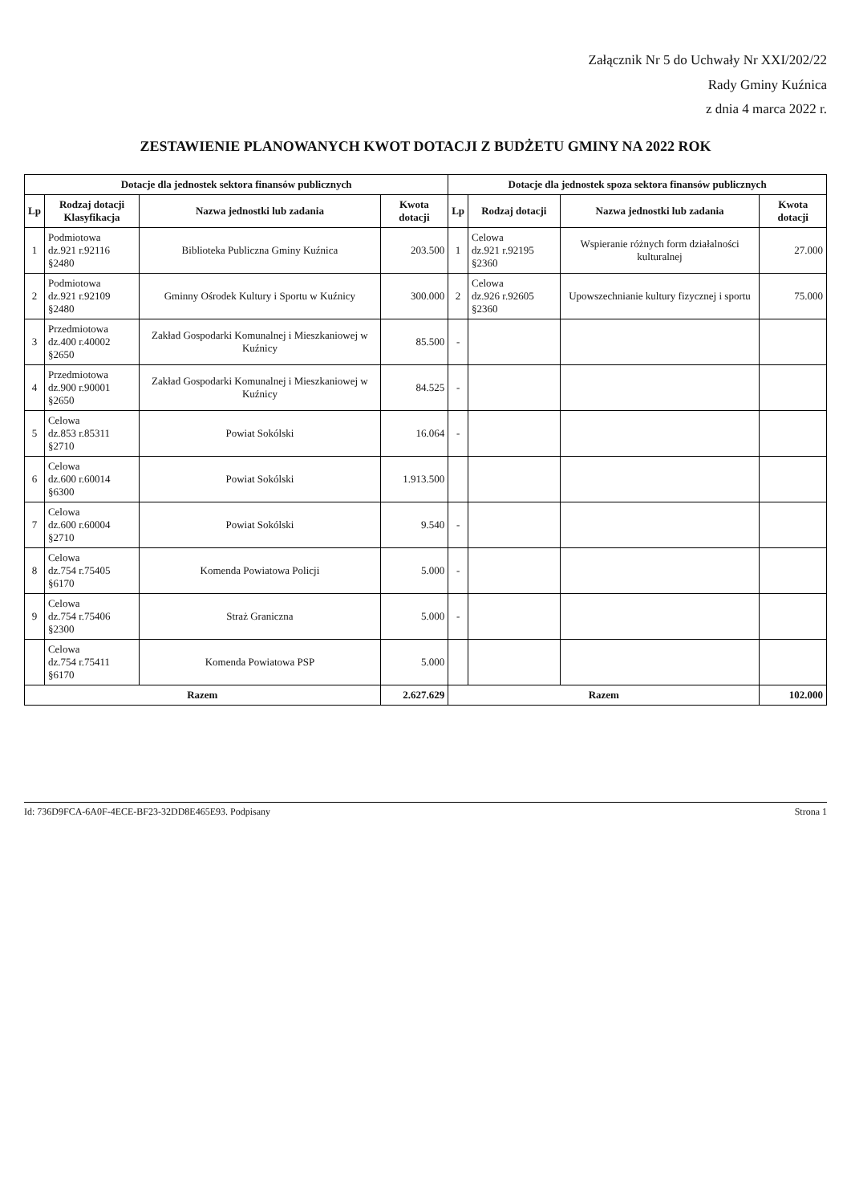Załącznik Nr 5 do Uchwały Nr XXI/202/22
Rady Gminy Kuźnica
z dnia 4 marca 2022 r.
ZESTAWIENIE PLANOWANYCH KWOT DOTACJI Z BUDŻETU GMINY NA 2022 ROK
| Dotacje dla jednostek sektora finansów publicznych | | | | Dotacje dla jednostek spoza sektora finansów publicznych | | | |
| --- | --- | --- | --- | --- | --- | --- | --- |
| Lp | Rodzaj dotacji Klasyfikacja | Nazwa jednostki lub zadania | Kwota dotacji | Lp | Rodzaj dotacji | Nazwa jednostki lub zadania | Kwota dotacji |
| 1 | Podmiotowa dz.921 r.92116 §2480 | Biblioteka Publiczna Gminy Kuźnica | 203.500 | 1 | Celowa dz.921 r.92195 §2360 | Wspieranie różnych form działalności kulturalnej | 27.000 |
| 2 | Podmiotowa dz.921 r.92109 §2480 | Gminny Ośrodek Kultury i Sportu w Kuźnicy | 300.000 | 2 | Celowa dz.926 r.92605 §2360 | Upowszechnianie kultury fizycznej i sportu | 75.000 |
| 3 | Przedmiotowa dz.400 r.40002 §2650 | Zakład Gospodarki Komunalnej i Mieszkaniowej w Kuźnicy | 85.500 | - | | | |
| 4 | Przedmiotowa dz.900 r.90001 §2650 | Zakład Gospodarki Komunalnej i Mieszkaniowej w Kuźnicy | 84.525 | - | | | |
| 5 | Celowa dz.853 r.85311 §2710 | Powiat Sokólski | 16.064 | - | | | |
| 6 | Celowa dz.600 r.60014 §6300 | Powiat Sokólski | 1.913.500 | | | | |
| 7 | Celowa dz.600 r.60004 §2710 | Powiat Sokólski | 9.540 | - | | | |
| 8 | Celowa dz.754 r.75405 §6170 | Komenda Powiatowa Policji | 5.000 | - | | | |
| 9 | Celowa dz.754 r.75406 §2300 | Straż Graniczna | 5.000 | - | | | |
| | Celowa dz.754 r.75411 §6170 | Komenda Powiatowa PSP | 5.000 | | | | |
| Razem | | | 2.627.629 | Razem | | | 102.000 |
Id: 736D9FCA-6A0F-4ECE-BF23-32DD8E465E93. Podpisany Strona 1